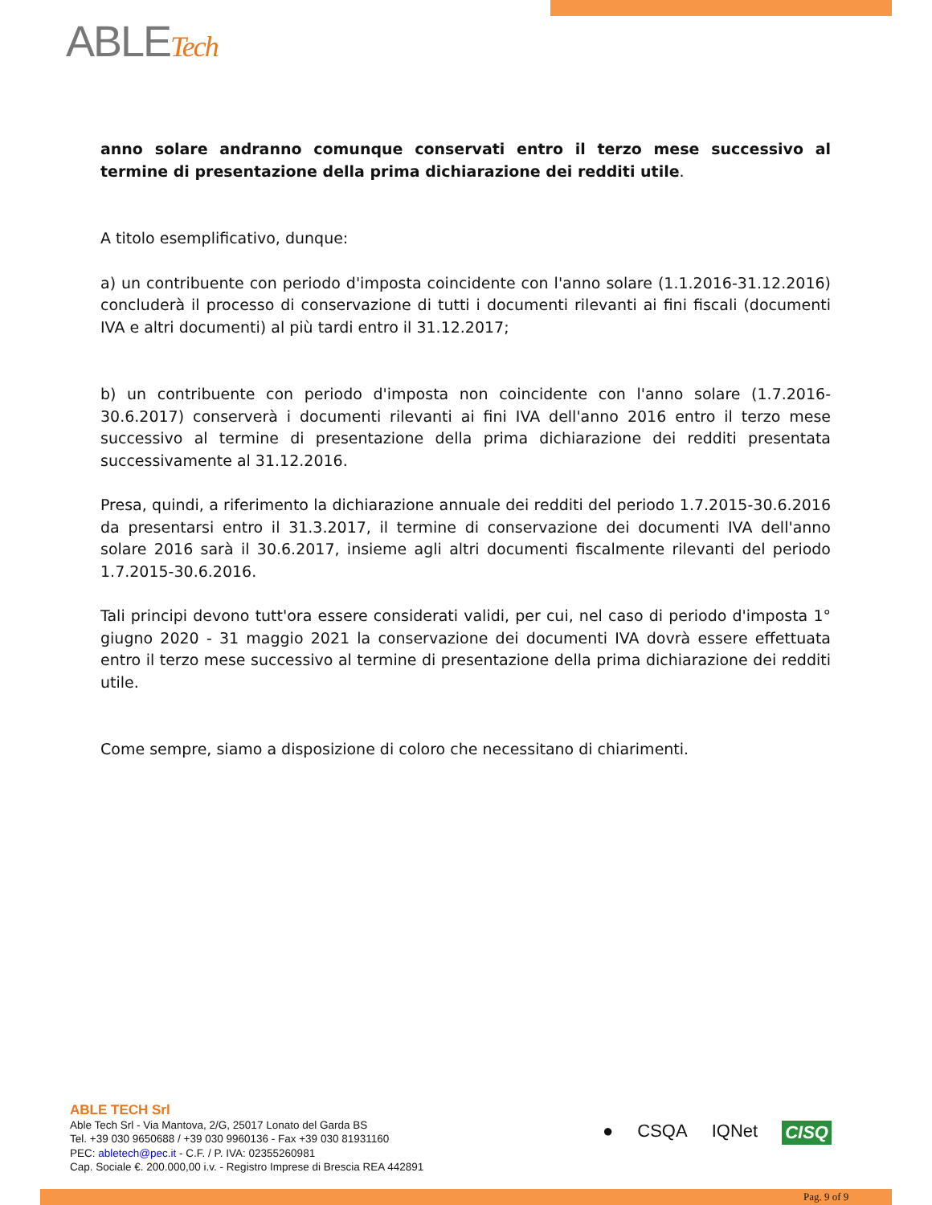ABLETech
anno solare andranno comunque conservati entro il terzo mese successivo al termine di presentazione della prima dichiarazione dei redditi utile.
A titolo esemplificativo, dunque:
a) un contribuente con periodo d'imposta coincidente con l'anno solare (1.1.2016-31.12.2016) concluderà il processo di conservazione di tutti i documenti rilevanti ai fini fiscali (documenti IVA e altri documenti) al più tardi entro il 31.12.2017;
b) un contribuente con periodo d'imposta non coincidente con l'anno solare (1.7.2016-30.6.2017) conserverà i documenti rilevanti ai fini IVA dell'anno 2016 entro il terzo mese successivo al termine di presentazione della prima dichiarazione dei redditi presentata successivamente al 31.12.2016.
Presa, quindi, a riferimento la dichiarazione annuale dei redditi del periodo 1.7.2015-30.6.2016 da presentarsi entro il 31.3.2017, il termine di conservazione dei documenti IVA dell'anno solare 2016 sarà il 30.6.2017, insieme agli altri documenti fiscalmente rilevanti del periodo 1.7.2015-30.6.2016.
Tali principi devono tutt'ora essere considerati validi, per cui, nel caso di periodo d'imposta 1° giugno 2020 - 31 maggio 2021 la conservazione dei documenti IVA dovrà essere effettuata entro il terzo mese successivo al termine di presentazione della prima dichiarazione dei redditi utile.
Come sempre, siamo a disposizione di coloro che necessitano di chiarimenti.
ABLE TECH Srl
Able Tech Srl - Via Mantova, 2/G, 25017 Lonato del Garda BS
Tel. +39 030 9650688 / +39 030 9960136 - Fax +39 030 81931160
PEC: abletech@pec.it - C.F. / P. IVA: 02355260981
Cap. Sociale €. 200.000,00 i.v. - Registro Imprese di Brescia REA 442891
● CSQA IQNet CISQ
Pag. 9 of 9